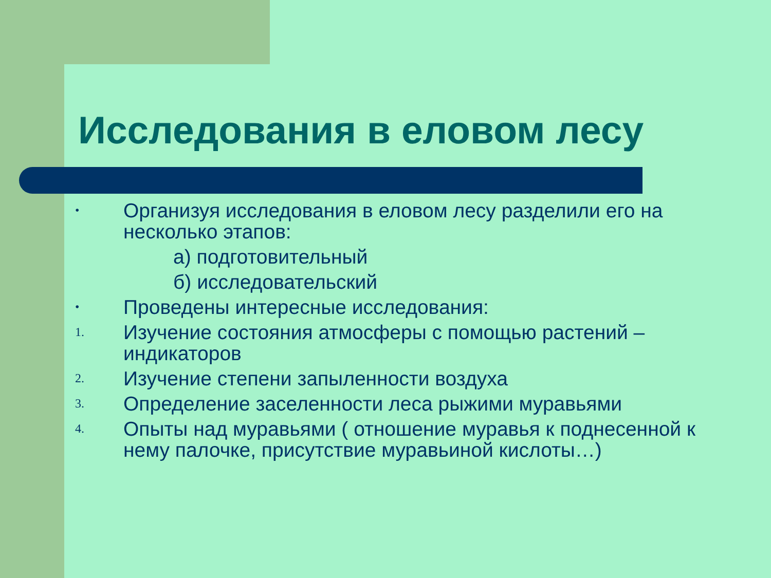Исследования в еловом лесу
•
Организуя исследования в еловом лесу разделили его на несколько этапов:
а) подготовительный
б) исследовательский
•
Проведены интересные исследования:
1.
Изучение состояния атмосферы с помощью растений – индикаторов
2.
Изучение степени запыленности воздуха
3.
Определение заселенности леса рыжими муравьями
4.
Опыты над муравьями ( отношение муравья к поднесенной к нему палочке, присутствие муравьиной кислоты…)